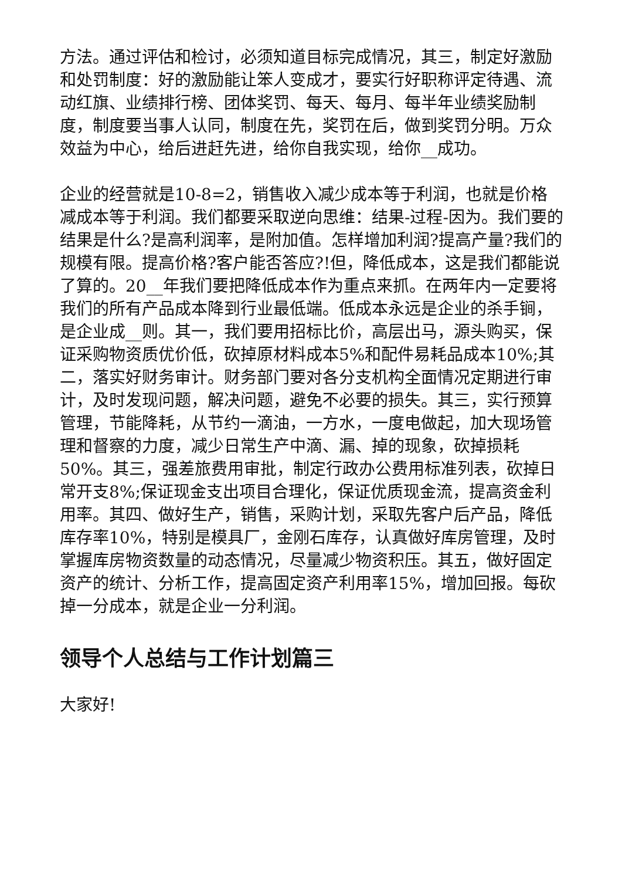方法。通过评估和检讨，必须知道目标完成情况，其三，制定好激励和处罚制度：好的激励能让笨人变成才，要实行好职称评定待遇、流动红旗、业绩排行榜、团体奖罚、每天、每月、每半年业绩奖励制度，制度要当事人认同，制度在先，奖罚在后，做到奖罚分明。万众效益为中心，给后进赶先进，给你自我实现，给你__成功。
企业的经营就是10-8=2，销售收入减少成本等于利润，也就是价格减成本等于利润。我们都要采取逆向思维：结果-过程-因为。我们要的结果是什么?是高利润率，是附加值。怎样增加利润?提高产量?我们的规模有限。提高价格?客户能否答应?!但，降低成本，这是我们都能说了算的。20__年我们要把降低成本作为重点来抓。在两年内一定要将我们的所有产品成本降到行业最低端。低成本永远是企业的杀手锏，是企业成__则。其一，我们要用招标比价，高层出马，源头购买，保证采购物资质优价低，砍掉原材料成本5%和配件易耗品成本10%;其二，落实好财务审计。财务部门要对各分支机构全面情况定期进行审计，及时发现问题，解决问题，避免不必要的损失。其三，实行预算管理，节能降耗，从节约一滴油，一方水，一度电做起，加大现场管理和督察的力度，减少日常生产中滴、漏、掉的现象，砍掉损耗50%。其三，强差旅费用审批，制定行政办公费用标准列表，砍掉日常开支8%;保证现金支出项目合理化，保证优质现金流，提高资金利用率。其四、做好生产，销售，采购计划，采取先客户后产品，降低库存率10%，特别是模具厂，金刚石库存，认真做好库房管理，及时掌握库房物资数量的动态情况，尽量减少物资积压。其五，做好固定资产的统计、分析工作，提高固定资产利用率15%，增加回报。每砍掉一分成本，就是企业一分利润。
领导个人总结与工作计划篇三
大家好!